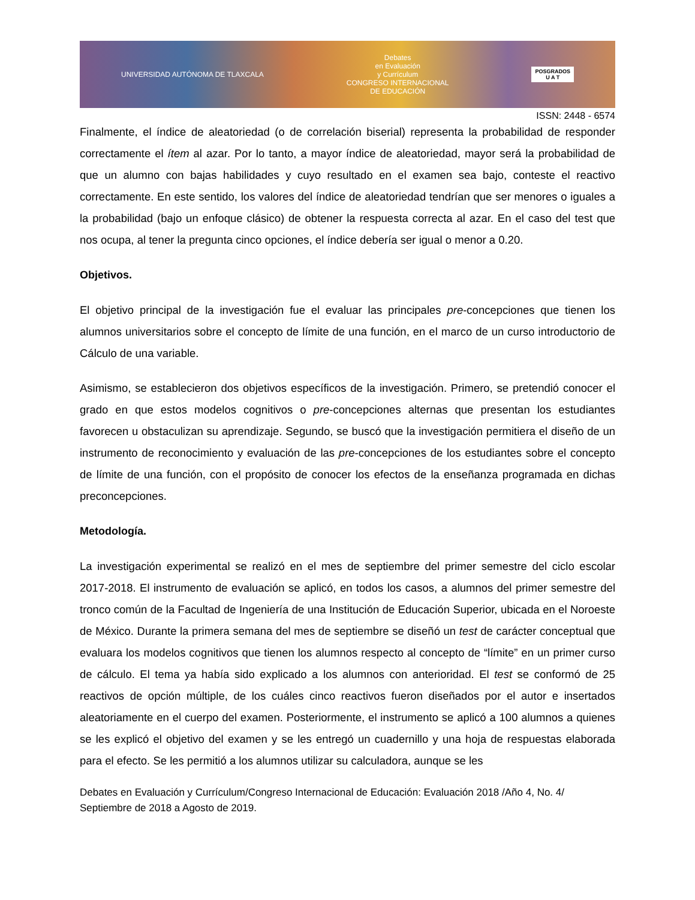UNIVERSIDAD AUTÓNOMA DE TLAXCALA Debates
en Evaluación
y Currículum
CONGRESO INTERNACIONAL
DE EDUCACIÓN POSGRADOS
U A T
ISSN: 2448 - 6574
Finalmente, el índice de aleatoriedad (o de correlación biserial) representa la probabilidad de responder correctamente el ítem al azar. Por lo tanto, a mayor índice de aleatoriedad, mayor será la probabilidad de que un alumno con bajas habilidades y cuyo resultado en el examen sea bajo, conteste el reactivo correctamente. En este sentido, los valores del índice de aleatoriedad tendrían que ser menores o iguales a la probabilidad (bajo un enfoque clásico) de obtener la respuesta correcta al azar. En el caso del test que nos ocupa, al tener la pregunta cinco opciones, el índice debería ser igual o menor a 0.20.
Objetivos.
El objetivo principal de la investigación fue el evaluar las principales pre-concepciones que tienen los alumnos universitarios sobre el concepto de límite de una función, en el marco de un curso introductorio de Cálculo de una variable.
Asimismo, se establecieron dos objetivos específicos de la investigación. Primero, se pretendió conocer el grado en que estos modelos cognitivos o pre-concepciones alternas que presentan los estudiantes favorecen u obstaculizan su aprendizaje. Segundo, se buscó que la investigación permitiera el diseño de un instrumento de reconocimiento y evaluación de las pre-concepciones de los estudiantes sobre el concepto de límite de una función, con el propósito de conocer los efectos de la enseñanza programada en dichas preconcepciones.
Metodología.
La investigación experimental se realizó en el mes de septiembre del primer semestre del ciclo escolar 2017-2018. El instrumento de evaluación se aplicó, en todos los casos, a alumnos del primer semestre del tronco común de la Facultad de Ingeniería de una Institución de Educación Superior, ubicada en el Noroeste de México. Durante la primera semana del mes de septiembre se diseñó un test de carácter conceptual que evaluara los modelos cognitivos que tienen los alumnos respecto al concepto de “límite” en un primer curso de cálculo. El tema ya había sido explicado a los alumnos con anterioridad. El test se conformó de 25 reactivos de opción múltiple, de los cuáles cinco reactivos fueron diseñados por el autor e insertados aleatoriamente en el cuerpo del examen. Posteriormente, el instrumento se aplicó a 100 alumnos a quienes se les explicó el objetivo del examen y se les entregó un cuadernillo y una hoja de respuestas elaborada para el efecto. Se les permitió a los alumnos utilizar su calculadora, aunque se les
Debates en Evaluación y Currículum/Congreso Internacional de Educación: Evaluación 2018 /Año 4, No. 4/ Septiembre de 2018 a Agosto de 2019.